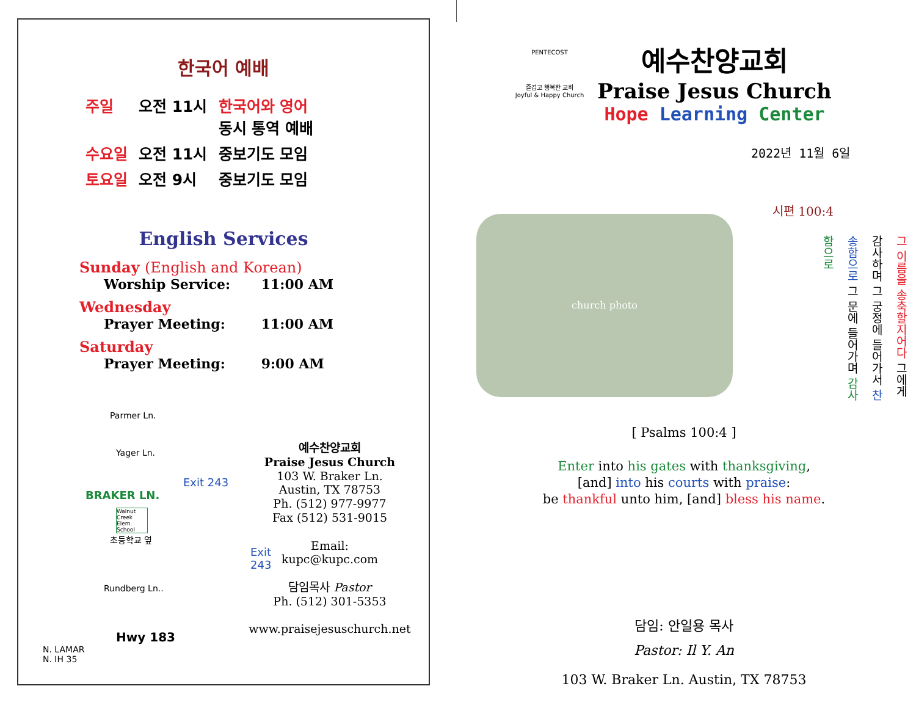한국어 예배
| 주일 | 오전 11시 | 한국어와 영어 동시 통역 예배 |
| 수요일 | 오전 11시 | 중보기도 모임 |
| 토요일 | 오전 9시 | 중보기도 모임 |
English Services
Sunday (English and Korean)
Worship Service: 11:00 AM
Wednesday
Prayer Meeting: 11:00 AM
Saturday
Prayer Meeting: 9:00 AM
Parmer Ln.
Yager Ln.
Exit 243
BRAKER LN.
Walnut Creek Elem. School
초등학교 옆
Exit 243
Rundberg Ln..
Hwy 183
N. LAMAR
N. IH 35
예수찬양교회
Praise Jesus Church
103 W. Braker Ln.
Austin, TX 78753
Ph. (512) 977-9977
Fax (512) 531-9015
Email:
kupc@kupc.com
담임목사 Pastor
Ph. (512) 301-5353
www.praisejesuschurch.net
PENTECOST
즐겁고 행복한 교회
Joyful & Happy Church
예수찬양교회
Praise Jesus Church
Hope Learning Center
2022년 11월 6일
church photo
시편 100:4
그 이름을 송축할지어다 그에게 감사하며 그 궁정에 들어가서 찬송함으로 그 문에 들어가며 감사함으로
[ Psalms 100:4 ]
Enter into his gates with thanksgiving,
[and] into his courts with praise:
be thankful unto him, [and] bless his name.
담임: 안일용 목사
Pastor: Il Y. An
103 W. Braker Ln. Austin, TX 78753